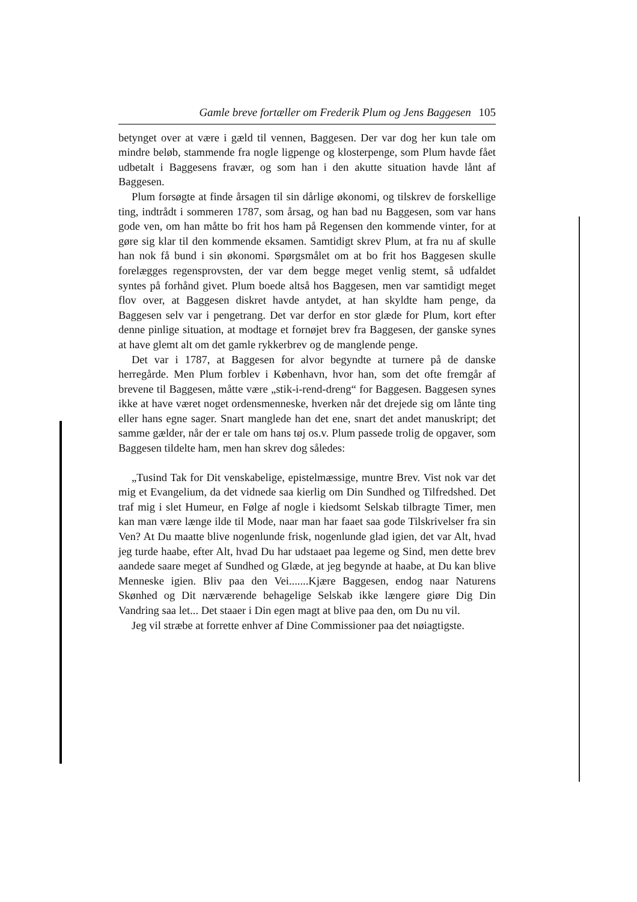Gamle breve fortæller om Frederik Plum og Jens Baggesen 105
betynget over at være i gæld til vennen, Baggesen. Der var dog her kun tale om mindre beløb, stammende fra nogle ligpenge og klosterpenge, som Plum havde fået udbetalt i Baggesens fravær, og som han i den akutte situation havde lånt af Baggesen.
Plum forsøgte at finde årsagen til sin dårlige økonomi, og tilskrev de forskellige ting, indtrådt i sommeren 1787, som årsag, og han bad nu Baggesen, som var hans gode ven, om han måtte bo frit hos ham på Regensen den kommende vinter, for at gøre sig klar til den kommende eksamen. Samtidigt skrev Plum, at fra nu af skulle han nok få bund i sin økonomi. Spørgsmålet om at bo frit hos Baggesen skulle forelægges regensprovsten, der var dem begge meget venlig stemt, så udfaldet syntes på forhånd givet. Plum boede altså hos Baggesen, men var samtidigt meget flov over, at Baggesen diskret havde antydet, at han skyldte ham penge, da Baggesen selv var i pengetrang. Det var derfor en stor glæde for Plum, kort efter denne pinlige situation, at modtage et fornøjet brev fra Baggesen, der ganske synes at have glemt alt om det gamle rykkerbrev og de manglende penge.
Det var i 1787, at Baggesen for alvor begyndte at turnere på de danske herregårde. Men Plum forblev i København, hvor han, som det ofte fremgår af brevene til Baggesen, måtte være „stik-i-rend-dreng“ for Baggesen. Baggesen synes ikke at have været noget ordensmenneske, hverken når det drejede sig om lånte ting eller hans egne sager. Snart manglede han det ene, snart det andet manuskript; det samme gælder, når der er tale om hans tøj os.v. Plum passede trolig de opgaver, som Baggesen tildelte ham, men han skrev dog således:
„Tusind Tak for Dit venskabelige, epistelmæssige, muntre Brev. Vist nok var det mig et Evangelium, da det vidnede saa kierlig om Din Sundhed og Tilfredshed. Det traf mig i slet Humeur, en Følge af nogle i kiedsomt Selskab tilbragte Timer, men kan man være længe ilde til Mode, naar man har faaet saa gode Tilskrivelser fra sin Ven? At Du maatte blive nogenlunde frisk, nogenlunde glad igien, det var Alt, hvad jeg turde haabe, efter Alt, hvad Du har udstaaet paa legeme og Sind, men dette brev aandede saare meget af Sundhed og Glæde, at jeg begynde at haabe, at Du kan blive Menneske igien. Bliv paa den Vei.......Kjære Baggesen, endog naar Naturens Skønhed og Dit nærværende behagelige Selskab ikke længere giøre Dig Din Vandring saa let... Det staaer i Din egen magt at blive paa den, om Du nu vil.
Jeg vil stræbe at forrette enhver af Dine Commissioner paa det nøiagtigste.